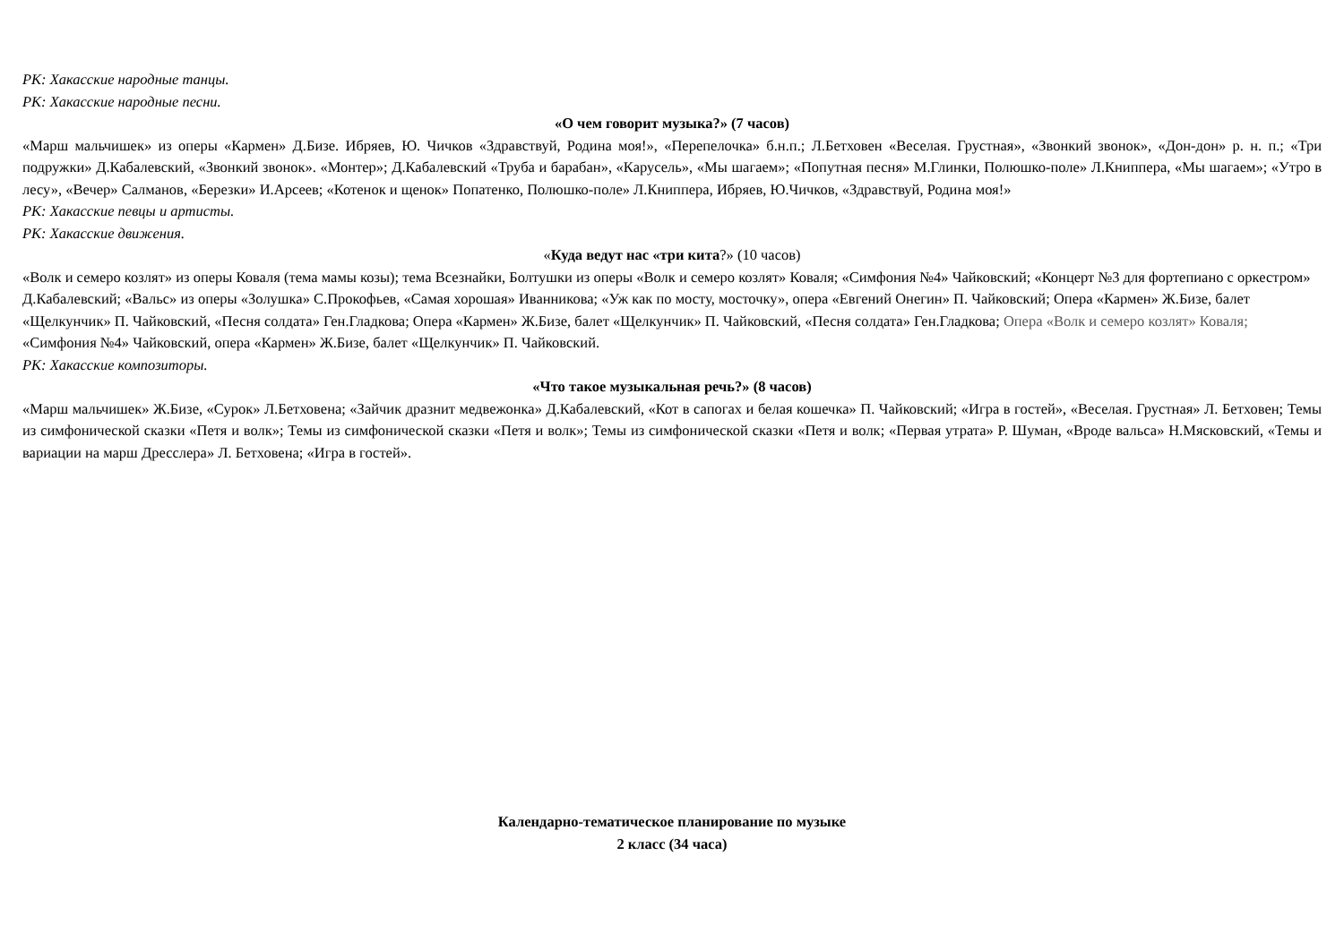РК: Хакасские народные танцы.
РК: Хакасские народные песни.
«О чем говорит музыка?» (7 часов)
«Марш мальчишек» из оперы «Кармен» Д.Бизе. Ибряев, Ю. Чичков «Здравствуй, Родина моя!», «Перепелочка» б.н.п.; Л.Бетховен «Веселая. Грустная», «Звонкий звонок», «Дон-дон» р. н. п.; «Три подружки» Д.Кабалевский, «Звонкий звонок». «Монтер»; Д.Кабалевский «Труба и барабан», «Карусель», «Мы шагаем»; «Попутная песня» М.Глинки, Полюшко-поле» Л.Книппера, «Мы шагаем»; «Утро в лесу», «Вечер» Салманов, «Березки» И.Арсеев; «Котенок и щенок» Попатенко, Полюшко-поле» Л.Книппера, Ибряев, Ю.Чичков, «Здравствуй, Родина моя!»
РК: Хакасские певцы и артисты.
РК: Хакасские движения.
«Куда ведут нас «три кита?» (10 часов)
«Волк и семеро козлят» из оперы Коваля (тема мамы козы); тема Всезнайки, Болтушки из оперы «Волк и семеро козлят» Коваля; «Симфония №4» Чайковский; «Концерт №3 для фортепиано с оркестром» Д.Кабалевский; «Вальс» из оперы «Золушка» С.Прокофьев, «Самая хорошая» Иванникова; «Уж как по мосту, мосточку», опера «Евгений Онегин» П. Чайковский; Опера «Кармен» Ж.Бизе, балет «Щелкунчик» П. Чайковский, «Песня солдата» Ген.Гладкова; Опера «Кармен» Ж.Бизе, балет «Щелкунчик» П. Чайковский, «Песня солдата» Ген.Гладкова; Опера «Волк и семеро козлят» Коваля; «Симфония №4» Чайковский, опера «Кармен» Ж.Бизе, балет «Щелкунчик» П. Чайковский.
РК: Хакасские композиторы.
«Что такое музыкальная речь?» (8 часов)
«Марш мальчишек» Ж.Бизе, «Сурок» Л.Бетховена; «Зайчик дразнит медвежонка» Д.Кабалевский, «Кот в сапогах и белая кошечка» П. Чайковский; «Игра в гостей», «Веселая. Грустная» Л. Бетховен; Темы из симфонической сказки «Петя и волк»; Темы из симфонической сказки «Петя и волк»; Темы из симфонической сказки «Петя и волк; «Первая утрата» Р. Шуман, «Вроде вальса» Н.Мясковский, «Темы и вариации на марш Дресслера» Л. Бетховена; «Игра в гостей».
Календарно-тематическое планирование по музыке
2 класс (34 часа)